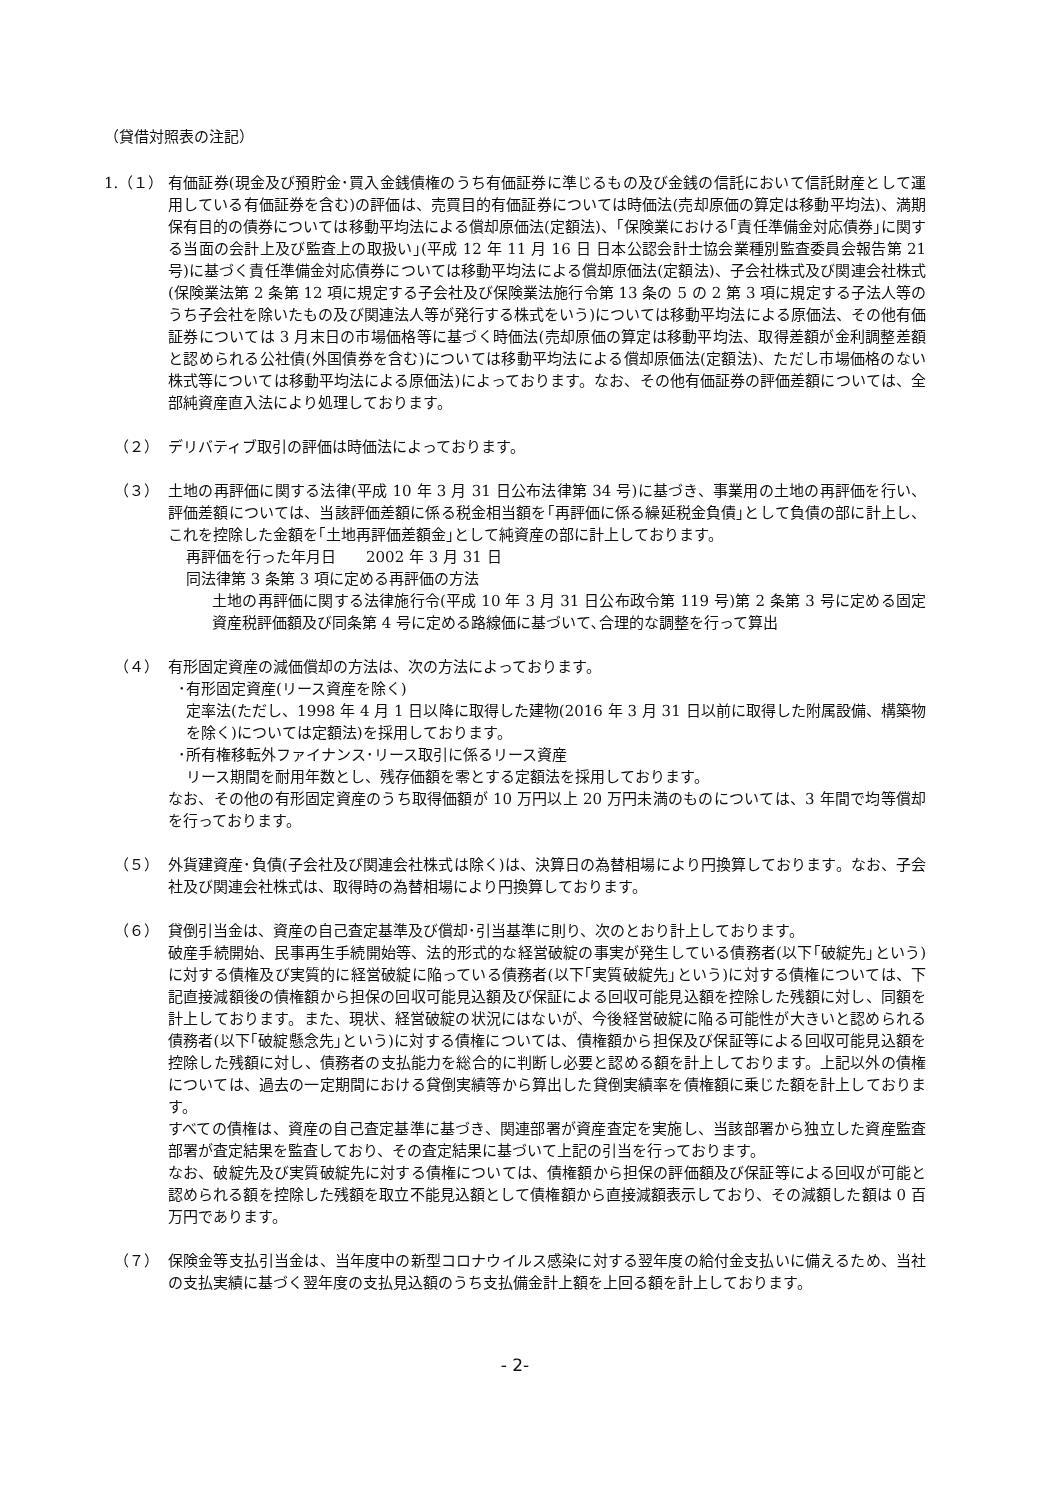（貸借対照表の注記）
1.（１） 有価証券(現金及び預貯金･買入金銭債権のうち有価証券に準じるもの及び金銭の信託において信託財産として運用している有価証券を含む)の評価は、売買目的有価証券については時価法(売却原価の算定は移動平均法)、満期保有目的の債券については移動平均法による償却原価法(定額法)、｢保険業における｢責任準備金対応債券｣に関する当面の会計上及び監査上の取扱い｣(平成 12 年 11 月 16 日 日本公認会計士協会業種別監査委員会報告第 21 号)に基づく責任準備金対応債券については移動平均法による償却原価法(定額法)、子会社株式及び関連会社株式(保険業法第 2 条第 12 項に規定する子会社及び保険業法施行令第 13 条の 5 の 2 第 3 項に規定する子法人等のうち子会社を除いたもの及び関連法人等が発行する株式をいう)については移動平均法による原価法、その他有価証券については 3 月末日の市場価格等に基づく時価法(売却原価の算定は移動平均法、取得差額が金利調整差額と認められる公社債(外国債券を含む)については移動平均法による償却原価法(定額法)、ただし市場価格のない株式等については移動平均法による原価法)によっております。なお、その他有価証券の評価差額については、全部純資産直入法により処理しております。
（２） デリバティブ取引の評価は時価法によっております。
（３） 土地の再評価に関する法律(平成 10 年 3 月 31 日公布法律第 34 号)に基づき、事業用の土地の再評価を行い、評価差額については、当該評価差額に係る税金相当額を｢再評価に係る繰延税金負債｣として負債の部に計上し、これを控除した金額を｢土地再評価差額金｣として純資産の部に計上しております。
再評価を行った年月日　　2002 年 3 月 31 日
同法律第 3 条第 3 項に定める再評価の方法
土地の再評価に関する法律施行令(平成 10 年 3 月 31 日公布政令第 119 号)第 2 条第 3 号に定める固定資産税評価額及び同条第 4 号に定める路線価に基づいて､合理的な調整を行って算出
（４） 有形固定資産の減価償却の方法は、次の方法によっております。
･有形固定資産(リース資産を除く)
定率法(ただし、1998 年 4 月 1 日以降に取得した建物(2016 年 3 月 31 日以前に取得した附属設備、構築物を除く)については定額法)を採用しております。
･所有権移転外ファイナンス･リース取引に係るリース資産
リース期間を耐用年数とし、残存価額を零とする定額法を採用しております。
なお、その他の有形固定資産のうち取得価額が 10 万円以上 20 万円未満のものについては、3 年間で均等償却を行っております。
（５） 外貨建資産･負債(子会社及び関連会社株式は除く)は、決算日の為替相場により円換算しております。なお、子会社及び関連会社株式は、取得時の為替相場により円換算しております。
（６） 貸倒引当金は、資産の自己査定基準及び償却･引当基準に則り、次のとおり計上しております。
破産手続開始、民事再生手続開始等、法的形式的な経営破綻の事実が発生している債務者(以下｢破綻先｣という)に対する債権及び実質的に経営破綻に陥っている債務者(以下｢実質破綻先｣という)に対する債権については、下記直接減額後の債権額から担保の回収可能見込額及び保証による回収可能見込額を控除した残額に対し、同額を計上しております。また、現状、経営破綻の状況にはないが、今後経営破綻に陥る可能性が大きいと認められる債務者(以下｢破綻懸念先｣という)に対する債権については、債権額から担保及び保証等による回収可能見込額を控除した残額に対し、債務者の支払能力を総合的に判断し必要と認める額を計上しております。上記以外の債権については、過去の一定期間における貸倒実績等から算出した貸倒実績率を債権額に乗じた額を計上しております。
すべての債権は、資産の自己査定基準に基づき、関連部署が資産査定を実施し、当該部署から独立した資産監査部署が査定結果を監査しており、その査定結果に基づいて上記の引当を行っております。
なお、破綻先及び実質破綻先に対する債権については、債権額から担保の評価額及び保証等による回収が可能と認められる額を控除した残額を取立不能見込額として債権額から直接減額表示しており、その減額した額は 0 百万円であります。
（７） 保険金等支払引当金は、当年度中の新型コロナウイルス感染に対する翌年度の給付金支払いに備えるため、当社の支払実績に基づく翌年度の支払見込額のうち支払備金計上額を上回る額を計上しております。
- 2-